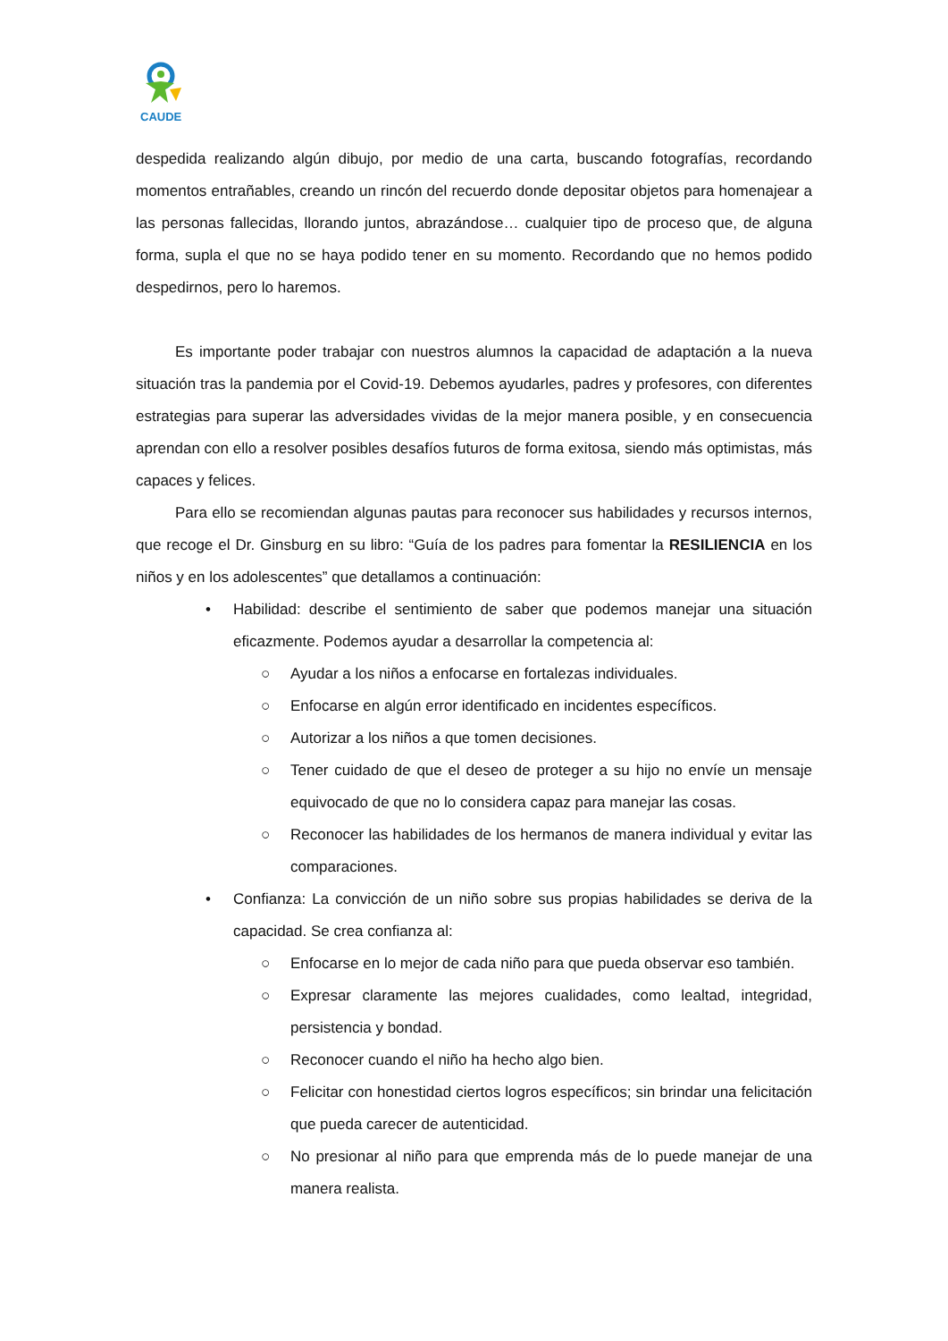CAUDE
despedida realizando algún dibujo, por medio de una carta, buscando fotografías, recordando momentos entrañables, creando un rincón del recuerdo donde depositar objetos para homenajear a las personas fallecidas, llorando juntos, abrazándose… cualquier tipo de proceso que, de alguna forma, supla el que no se haya podido tener en su momento. Recordando que no hemos podido despedirnos, pero lo haremos.
Es importante poder trabajar con nuestros alumnos la capacidad de adaptación a la nueva situación tras la pandemia por el Covid-19. Debemos ayudarles, padres y profesores, con diferentes estrategias para superar las adversidades vividas de la mejor manera posible, y en consecuencia aprendan con ello a resolver posibles desafíos futuros de forma exitosa, siendo más optimistas, más capaces y felices.
Para ello se recomiendan algunas pautas para reconocer sus habilidades y recursos internos, que recoge el Dr. Ginsburg en su libro: “Guía de los padres para fomentar la RESILIENCIA en los niños y en los adolescentes” que detallamos a continuación:
• Habilidad: describe el sentimiento de saber que podemos manejar una situación eficazmente. Podemos ayudar a desarrollar la competencia al:
○ Ayudar a los niños a enfocarse en fortalezas individuales.
○ Enfocarse en algún error identificado en incidentes específicos.
○ Autorizar a los niños a que tomen decisiones.
○ Tener cuidado de que el deseo de proteger a su hijo no envíe un mensaje equivocado de que no lo considera capaz para manejar las cosas.
○ Reconocer las habilidades de los hermanos de manera individual y evitar las comparaciones.
• Confianza: La convicción de un niño sobre sus propias habilidades se deriva de la capacidad. Se crea confianza al:
○ Enfocarse en lo mejor de cada niño para que pueda observar eso también.
○ Expresar claramente las mejores cualidades, como lealtad, integridad, persistencia y bondad.
○ Reconocer cuando el niño ha hecho algo bien.
○ Felicitar con honestidad ciertos logros específicos; sin brindar una felicitación que pueda carecer de autenticidad.
○ No presionar al niño para que emprenda más de lo puede manejar de una manera realista.